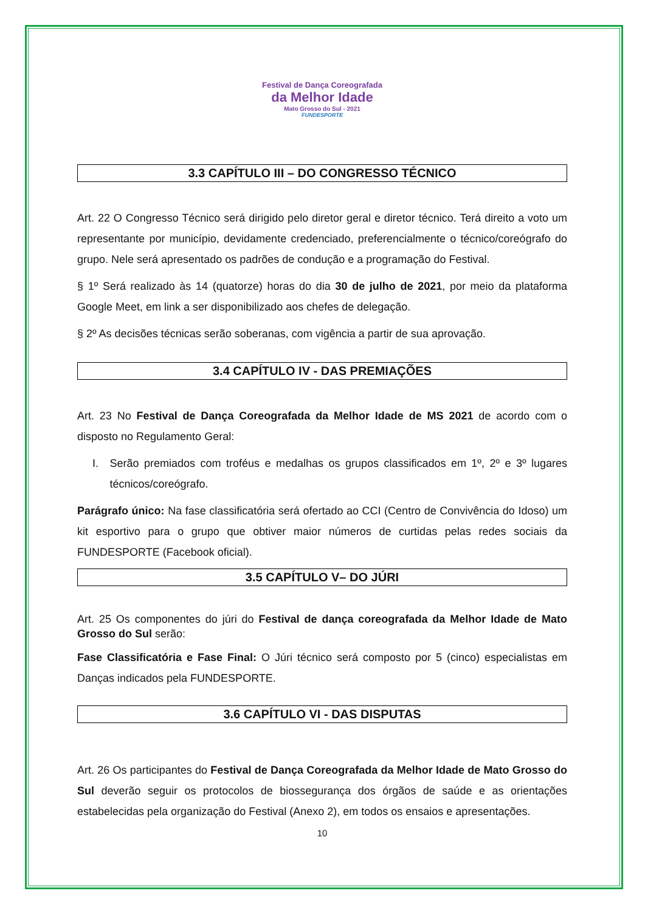Festival de Dança Coreografada
da Melhor Idade
Mato Grosso do Sul - 2021
FUNDESPORTE
3.3 CAPÍTULO III – DO CONGRESSO TÉCNICO
Art. 22 O Congresso Técnico será dirigido pelo diretor geral e diretor técnico. Terá direito a voto um representante por município, devidamente credenciado, preferencialmente o técnico/coreógrafo do grupo. Nele será apresentado os padrões de condução e a programação do Festival.
§ 1º Será realizado às 14 (quatorze) horas do dia 30 de julho de 2021, por meio da plataforma Google Meet, em link a ser disponibilizado aos chefes de delegação.
§ 2º As decisões técnicas serão soberanas, com vigência a partir de sua aprovação.
3.4 CAPÍTULO IV - DAS PREMIAÇÕES
Art. 23 No Festival de Dança Coreografada da Melhor Idade de MS 2021 de acordo com o disposto no Regulamento Geral:
I. Serão premiados com troféus e medalhas os grupos classificados em 1º, 2º e 3º lugares técnicos/coreógrafo.
Parágrafo único: Na fase classificatória será ofertado ao CCI (Centro de Convivência do Idoso) um kit esportivo para o grupo que obtiver maior números de curtidas pelas redes sociais da FUNDESPORTE (Facebook oficial).
3.5 CAPÍTULO V– DO JÚRI
Art. 25 Os componentes do júri do Festival de dança coreografada da Melhor Idade de Mato Grosso do Sul serão:
Fase Classificatória e Fase Final: O Júri técnico será composto por 5 (cinco) especialistas em Danças indicados pela FUNDESPORTE.
3.6 CAPÍTULO VI - DAS DISPUTAS
Art. 26 Os participantes do Festival de Dança Coreografada da Melhor Idade de Mato Grosso do Sul deverão seguir os protocolos de biossegurança dos órgãos de saúde e as orientações estabelecidas pela organização do Festival (Anexo 2), em todos os ensaios e apresentações.
10